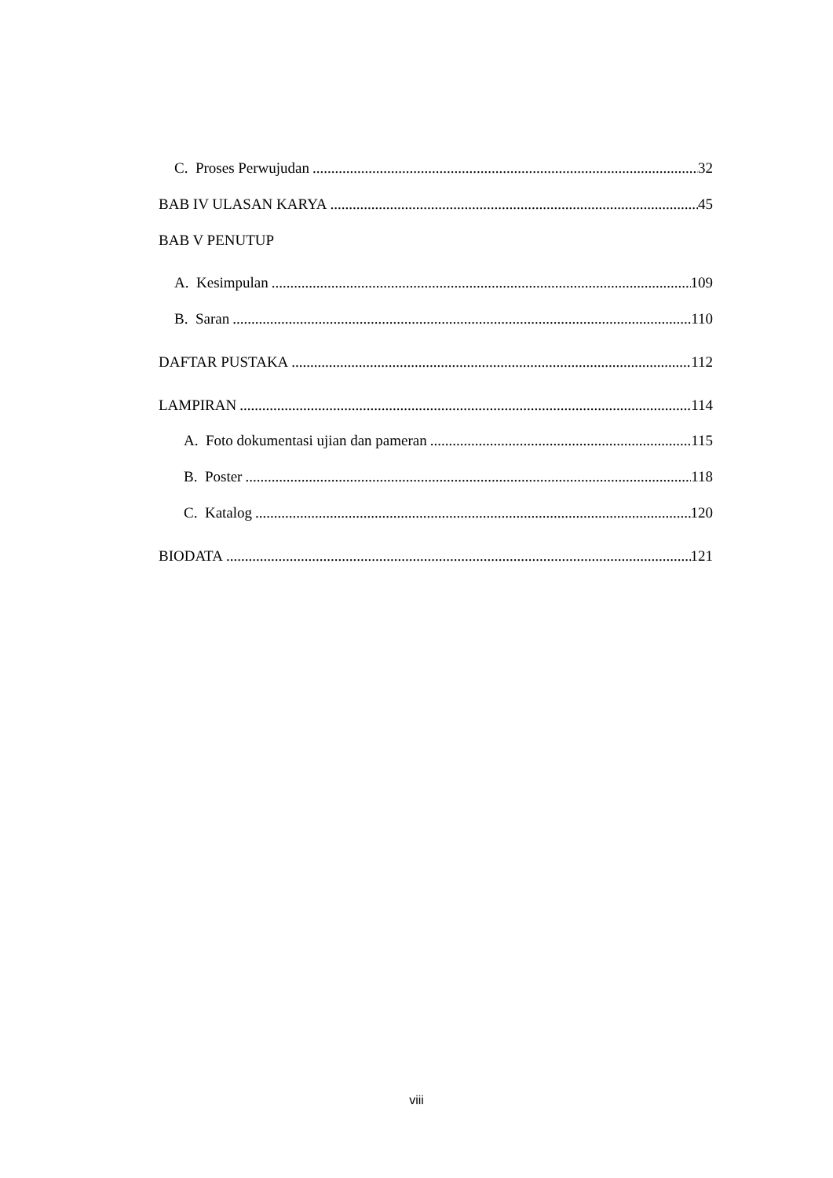C. Proses Perwujudan 32
BAB IV ULASAN KARYA 45
BAB V PENUTUP
A. Kesimpulan 109
B. Saran 110
DAFTAR PUSTAKA 112
LAMPIRAN 114
A. Foto dokumentasi ujian dan pameran 115
B. Poster 118
C. Katalog 120
BIODATA 121
viii